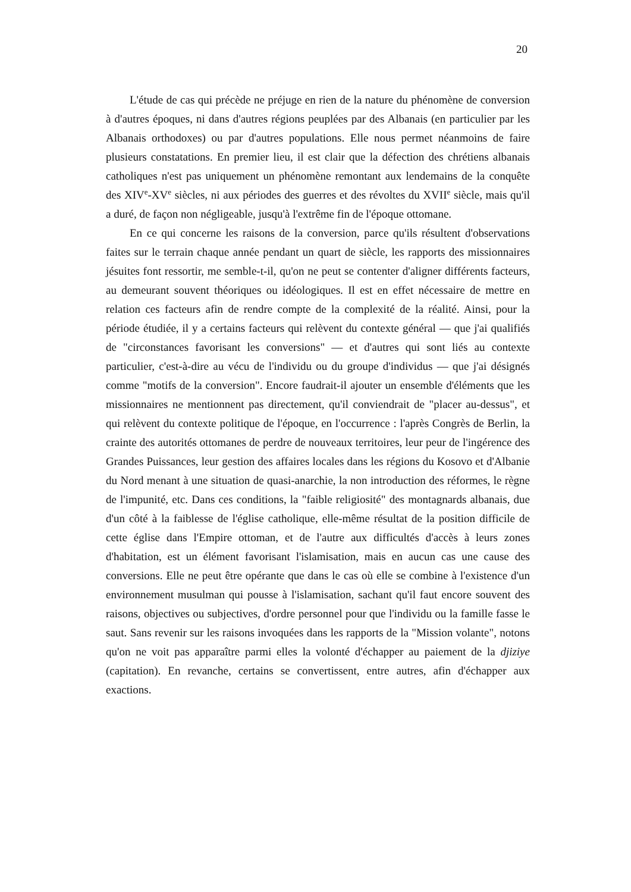20
L'étude de cas qui précède ne préjuge en rien de la nature du phénomène de conversion à d'autres époques, ni dans d'autres régions peuplées par des Albanais (en particulier par les Albanais orthodoxes) ou par d'autres populations. Elle nous permet néanmoins de faire plusieurs constatations. En premier lieu, il est clair que la défection des chrétiens albanais catholiques n'est pas uniquement un phénomène remontant aux lendemains de la conquête des XIV<sup>e</sup>-XV<sup>e</sup> siècles, ni aux périodes des guerres et des révoltes du XVII<sup>e</sup> siècle, mais qu'il a duré, de façon non négligeable, jusqu'à l'extrême fin de l'époque ottomane.
En ce qui concerne les raisons de la conversion, parce qu'ils résultent d'observations faites sur le terrain chaque année pendant un quart de siècle, les rapports des missionnaires jésuites font ressortir, me semble-t-il, qu'on ne peut se contenter d'aligner différents facteurs, au demeurant souvent théoriques ou idéologiques. Il est en effet nécessaire de mettre en relation ces facteurs afin de rendre compte de la complexité de la réalité. Ainsi, pour la période étudiée, il y a certains facteurs qui relèvent du contexte général — que j'ai qualifiés de "circonstances favorisant les conversions" — et d'autres qui sont liés au contexte particulier, c'est-à-dire au vécu de l'individu ou du groupe d'individus — que j'ai désignés comme "motifs de la conversion". Encore faudrait-il ajouter un ensemble d'éléments que les missionnaires ne mentionnent pas directement, qu'il conviendrait de "placer au-dessus", et qui relèvent du contexte politique de l'époque, en l'occurrence : l'après Congrès de Berlin, la crainte des autorités ottomanes de perdre de nouveaux territoires, leur peur de l'ingérence des Grandes Puissances, leur gestion des affaires locales dans les régions du Kosovo et d'Albanie du Nord menant à une situation de quasi-anarchie, la non introduction des réformes, le règne de l'impunité, etc. Dans ces conditions, la "faible religiosité" des montagnards albanais, due d'un côté à la faiblesse de l'église catholique, elle-même résultat de la position difficile de cette église dans l'Empire ottoman, et de l'autre aux difficultés d'accès à leurs zones d'habitation, est un élément favorisant l'islamisation, mais en aucun cas une cause des conversions. Elle ne peut être opérante que dans le cas où elle se combine à l'existence d'un environnement musulman qui pousse à l'islamisation, sachant qu'il faut encore souvent des raisons, objectives ou subjectives, d'ordre personnel pour que l'individu ou la famille fasse le saut. Sans revenir sur les raisons invoquées dans les rapports de la "Mission volante", notons qu'on ne voit pas apparaître parmi elles la volonté d'échapper au paiement de la djiziye (capitation). En revanche, certains se convertissent, entre autres, afin d'échapper aux exactions.